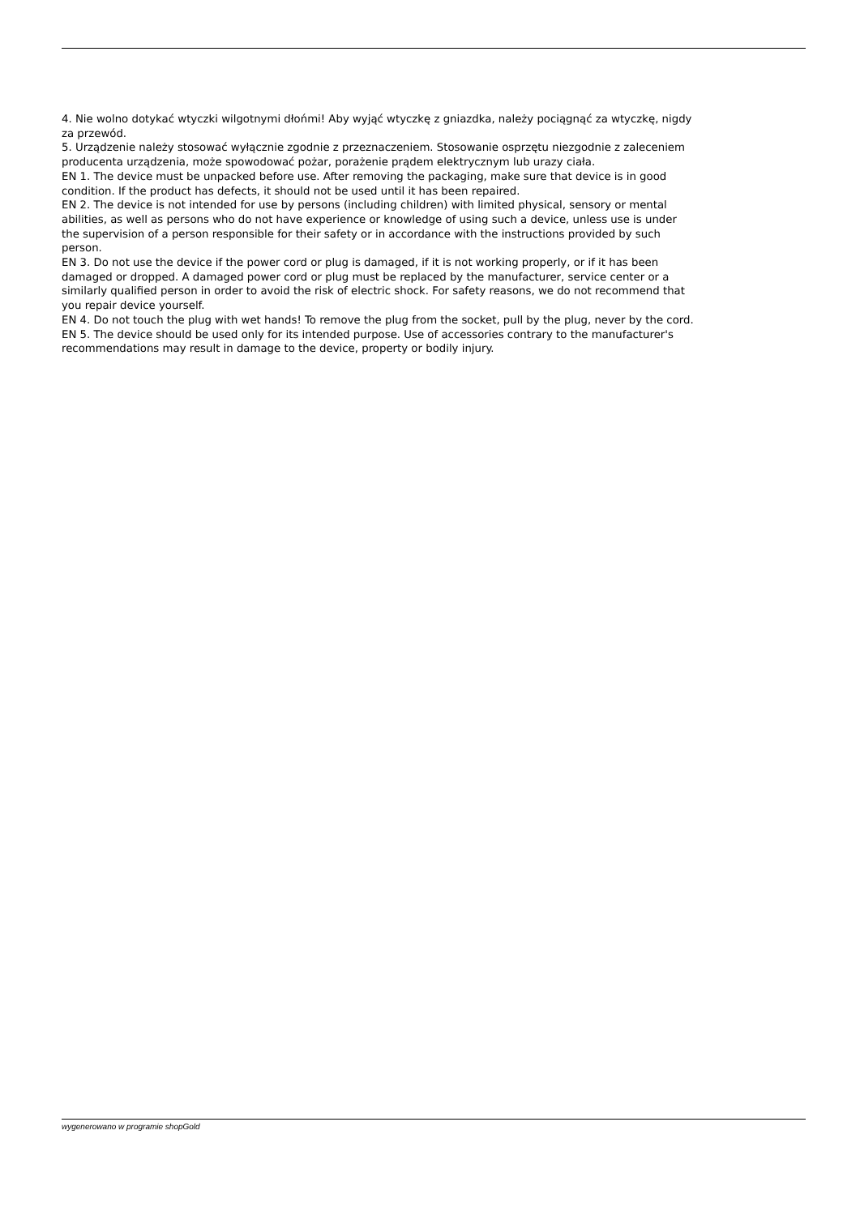4. Nie wolno dotykać wtyczki wilgotnymi dłońmi! Aby wyjąć wtyczkę z gniazdka, należy pociągnąć za wtyczkę, nigdy za przewód.
5. Urządzenie należy stosować wyłącznie zgodnie z przeznaczeniem. Stosowanie osprzętu niezgodnie z zaleceniem producenta urządzenia, może spowodować pożar, porażenie prądem elektrycznym lub urazy ciała.
EN 1. The device must be unpacked before use. After removing the packaging, make sure that device is in good condition. If the product has defects, it should not be used until it has been repaired.
EN 2. The device is not intended for use by persons (including children) with limited physical, sensory or mental abilities, as well as persons who do not have experience or knowledge of using such a device, unless use is under the supervision of a person responsible for their safety or in accordance with the instructions provided by such person.
EN 3. Do not use the device if the power cord or plug is damaged, if it is not working properly, or if it has been damaged or dropped. A damaged power cord or plug must be replaced by the manufacturer, service center or a similarly qualified person in order to avoid the risk of electric shock. For safety reasons, we do not recommend that you repair device yourself.
EN 4. Do not touch the plug with wet hands! To remove the plug from the socket, pull by the plug, never by the cord.
EN 5. The device should be used only for its intended purpose. Use of accessories contrary to the manufacturer's recommendations may result in damage to the device, property or bodily injury.
wygenerowano w programie shopGold